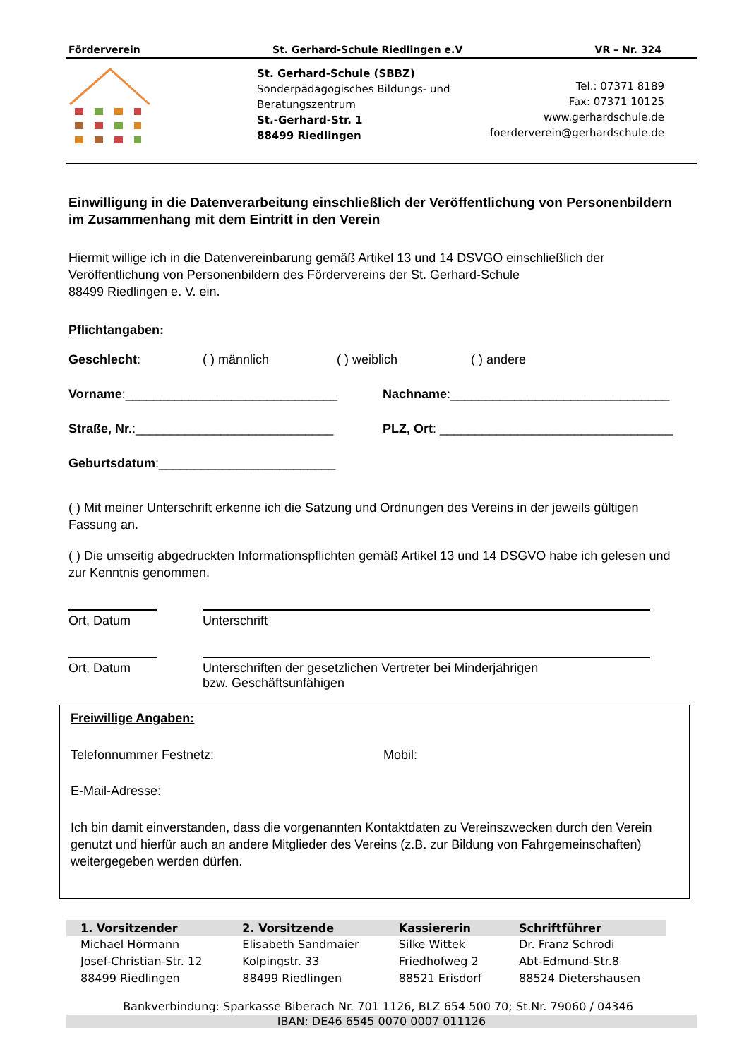Förderverein St. Gerhard-Schule Riedlingen e.V VR – Nr. 324
St. Gerhard-Schule (SBBZ)
Sonderpädagogisches Bildungs- und Beratungszentrum
St.-Gerhard-Str. 1
88499 Riedlingen
Tel.: 07371 8189
Fax: 07371 10125
www.gerhardschule.de
foerderverein@gerhardschule.de
Einwilligung in die Datenverarbeitung einschließlich der Veröffentlichung von Personenbildern im Zusammenhang mit dem Eintritt in den Verein
Hiermit willige ich in die Datenvereinbarung gemäß Artikel 13 und 14 DSVGO einschließlich der Veröffentlichung von Personenbildern des Fördervereins der St. Gerhard-Schule
88499 Riedlingen e. V. ein.
Pflichtangaben:
Geschlecht: ( ) männlich ( ) weiblich ( ) andere
Vorname:______________________________ Nachname:_______________________________
Straße, Nr.:____________________________ PLZ, Ort: _________________________________
Geburtsdatum:_________________________
( ) Mit meiner Unterschrift erkenne ich die Satzung und Ordnungen des Vereins in der jeweils gültigen Fassung an.
( ) Die umseitig abgedruckten Informationspflichten gemäß Artikel 13 und 14 DSGVO habe ich gelesen und zur Kenntnis genommen.
Ort, Datum Unterschrift
Ort, Datum Unterschriften der gesetzlichen Vertreter bei Minderjährigen
bzw. Geschäftsunfähigen
Freiwillige Angaben:
Telefonnummer Festnetz: Mobil:
E-Mail-Adresse:
Ich bin damit einverstanden, dass die vorgenannten Kontaktdaten zu Vereinszwecken durch den Verein genutzt und hierfür auch an andere Mitglieder des Vereins (z.B. zur Bildung von Fahrgemeinschaften) weitergegeben werden dürfen.
| 1. Vorsitzender | 2. Vorsitzende | Kassiererin | Schriftführer |
| --- | --- | --- | --- |
| Michael Hörmann | Elisabeth Sandmaier | Silke Wittek | Dr. Franz Schrodi |
| Josef-Christian-Str. 12 | Kolpingstr. 33 | Friedhofweg 2 | Abt-Edmund-Str.8 |
| 88499 Riedlingen | 88499 Riedlingen | 88521 Erisdorf | 88524 Dietershausen |
Bankverbindung: Sparkasse Biberach Nr. 701 1126, BLZ 654 500 70; St.Nr. 79060 / 04346
IBAN: DE46 6545 0070 0007 011126